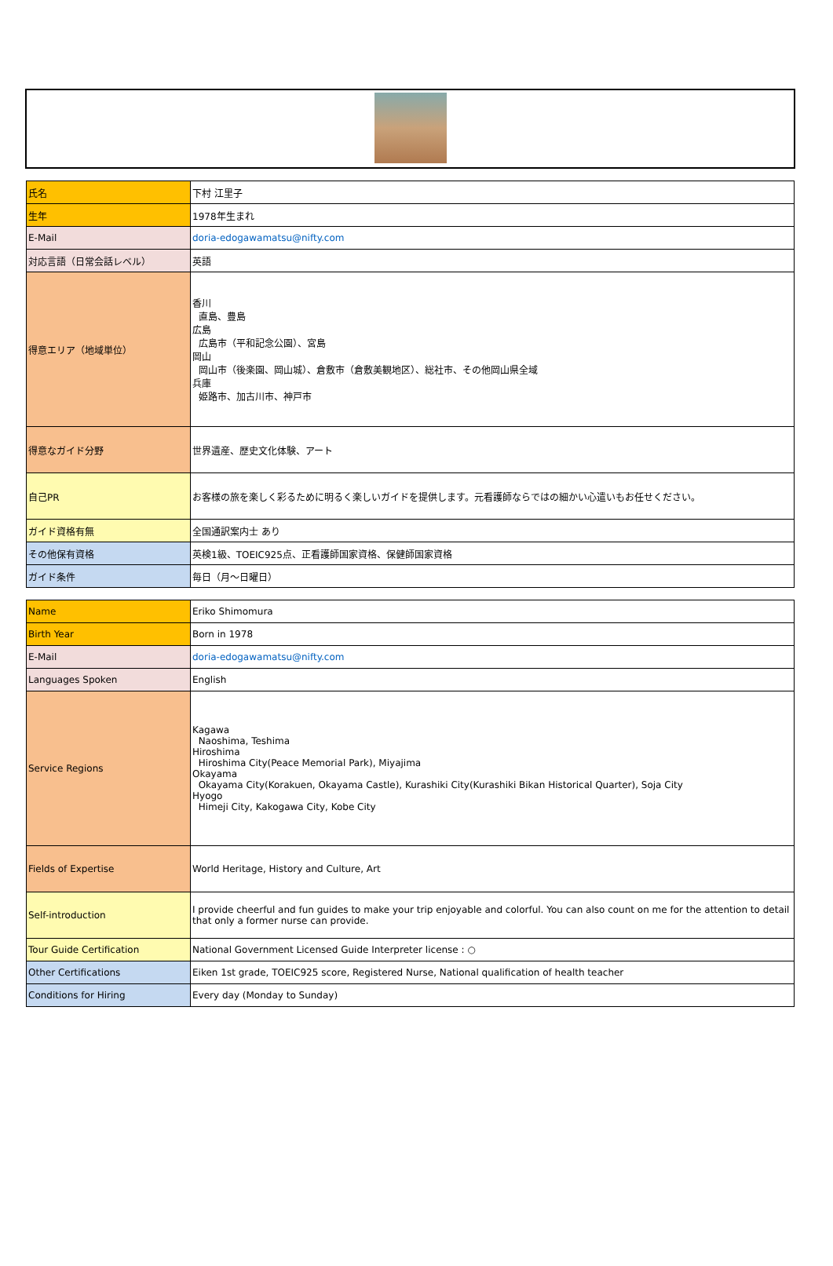| 氏名 | 下村 江里子 |
| 生年 | 1978年生まれ |
| E-Mail | doria-edogawamatsu@nifty.com |
| 対応言語（日常会話レベル） | 英語 |
| 得意エリア（地域単位） | 香川 直島、豊島 広島 広島市（平和記念公園）、宮島 岡山 岡山市（後楽園、岡山城）、倉敷市（倉敷美観地区）、総社市、その他岡山県全域 兵庫 姫路市、加古川市、神戸市 |
| 得意なガイド分野 | 世界遺産、歴史文化体験、アート |
| 自己PR | お客様の旅を楽しく彩るために明るく楽しいガイドを提供します。元看護師ならではの細かい心遣いもお任せください。 |
| ガイド資格有無 | 全国通訳案内士 あり |
| その他保有資格 | 英検1級、TOEIC925点、正看護師国家資格、保健師国家資格 |
| ガイド条件 | 毎日（月～日曜日） |
| Name | Eriko Shimomura |
| Birth Year | Born in 1978 |
| E-Mail | doria-edogawamatsu@nifty.com |
| Languages Spoken | English |
| Service Regions | Kagawa Naoshima, Teshima Hiroshima Hiroshima City(Peace Memorial Park), Miyajima Okayama Okayama City(Korakuen, Okayama Castle), Kurashiki City(Kurashiki Bikan Historical Quarter), Soja City Hyogo Himeji City, Kakogawa City, Kobe City |
| Fields of Expertise | World Heritage, History and Culture, Art |
| Self-introduction | I provide cheerful and fun guides to make your trip enjoyable and colorful. You can also count on me for the attention to detail that only a former nurse can provide. |
| Tour Guide Certification | National Government Licensed Guide Interpreter license : ○ |
| Other Certifications | Eiken 1st grade, TOEIC925 score, Registered Nurse, National qualification of health teacher |
| Conditions for Hiring | Every day (Monday to Sunday) |